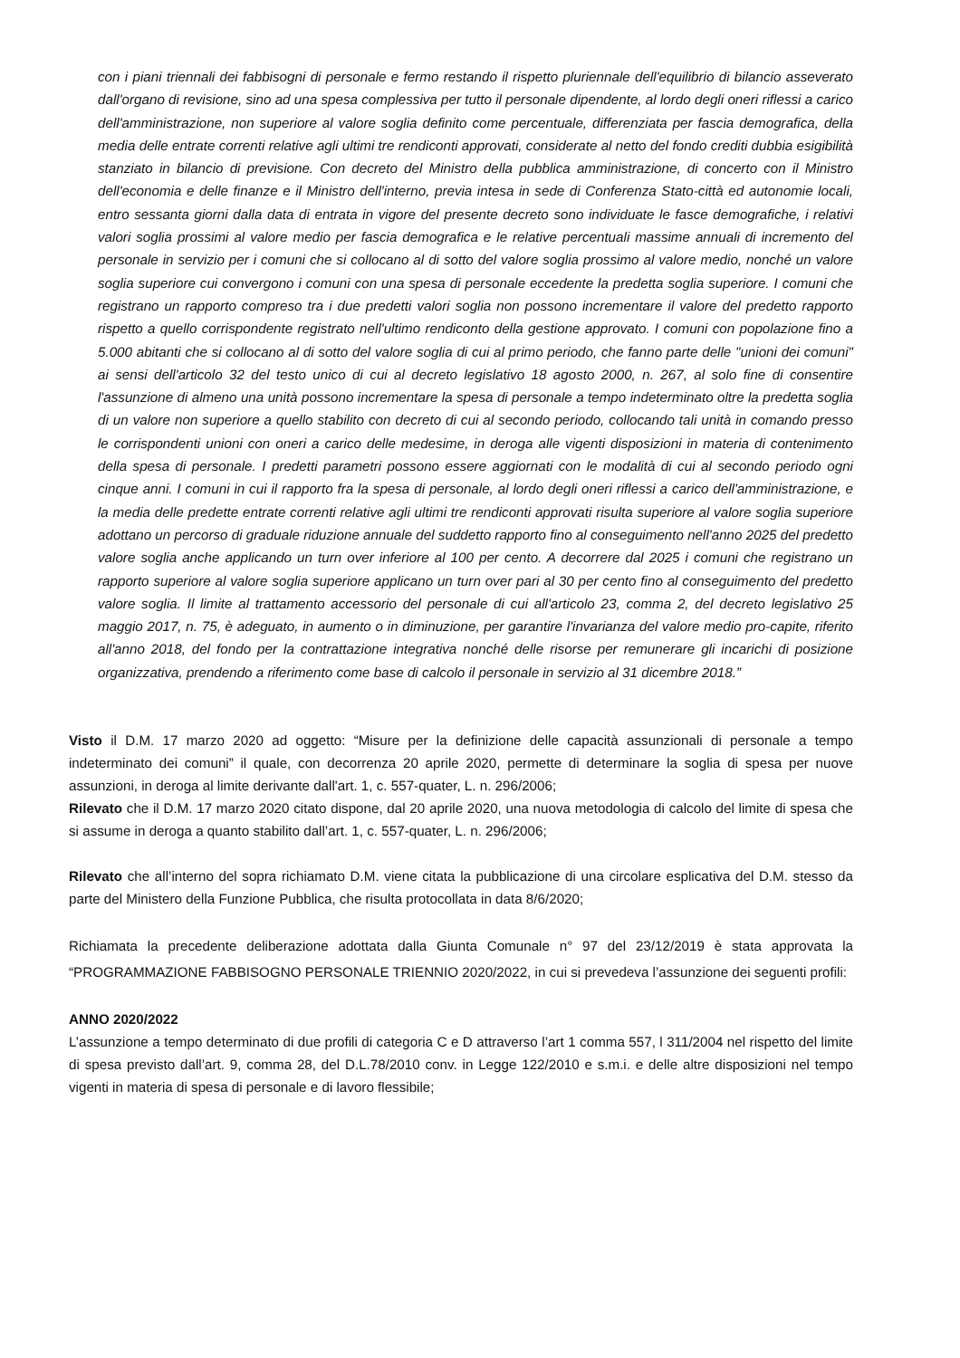con i piani triennali dei fabbisogni di personale e fermo restando il rispetto pluriennale dell'equilibrio di bilancio asseverato dall'organo di revisione, sino ad una spesa complessiva per tutto il personale dipendente, al lordo degli oneri riflessi a carico dell'amministrazione, non superiore al valore soglia definito come percentuale, differenziata per fascia demografica, della media delle entrate correnti relative agli ultimi tre rendiconti approvati, considerate al netto del fondo crediti dubbia esigibilità stanziato in bilancio di previsione. Con decreto del Ministro della pubblica amministrazione, di concerto con il Ministro dell'economia e delle finanze e il Ministro dell'interno, previa intesa in sede di Conferenza Stato-città ed autonomie locali, entro sessanta giorni dalla data di entrata in vigore del presente decreto sono individuate le fasce demografiche, i relativi valori soglia prossimi al valore medio per fascia demografica e le relative percentuali massime annuali di incremento del personale in servizio per i comuni che si collocano al di sotto del valore soglia prossimo al valore medio, nonché un valore soglia superiore cui convergono i comuni con una spesa di personale eccedente la predetta soglia superiore. I comuni che registrano un rapporto compreso tra i due predetti valori soglia non possono incrementare il valore del predetto rapporto rispetto a quello corrispondente registrato nell'ultimo rendiconto della gestione approvato. I comuni con popolazione fino a 5.000 abitanti che si collocano al di sotto del valore soglia di cui al primo periodo, che fanno parte delle "unioni dei comuni" ai sensi dell'articolo 32 del testo unico di cui al decreto legislativo 18 agosto 2000, n. 267, al solo fine di consentire l'assunzione di almeno una unità possono incrementare la spesa di personale a tempo indeterminato oltre la predetta soglia di un valore non superiore a quello stabilito con decreto di cui al secondo periodo, collocando tali unità in comando presso le corrispondenti unioni con oneri a carico delle medesime, in deroga alle vigenti disposizioni in materia di contenimento della spesa di personale. I predetti parametri possono essere aggiornati con le modalità di cui al secondo periodo ogni cinque anni. I comuni in cui il rapporto fra la spesa di personale, al lordo degli oneri riflessi a carico dell'amministrazione, e la media delle predette entrate correnti relative agli ultimi tre rendiconti approvati risulta superiore al valore soglia superiore adottano un percorso di graduale riduzione annuale del suddetto rapporto fino al conseguimento nell'anno 2025 del predetto valore soglia anche applicando un turn over inferiore al 100 per cento. A decorrere dal 2025 i comuni che registrano un rapporto superiore al valore soglia superiore applicano un turn over pari al 30 per cento fino al conseguimento del predetto valore soglia. Il limite al trattamento accessorio del personale di cui all'articolo 23, comma 2, del decreto legislativo 25 maggio 2017, n. 75, è adeguato, in aumento o in diminuzione, per garantire l'invarianza del valore medio pro-capite, riferito all'anno 2018, del fondo per la contrattazione integrativa nonché delle risorse per remunerare gli incarichi di posizione organizzativa, prendendo a riferimento come base di calcolo il personale in servizio al 31 dicembre 2018.”
Visto il D.M. 17 marzo 2020 ad oggetto: “Misure per la definizione delle capacità assunzionali di personale a tempo indeterminato dei comuni” il quale, con decorrenza 20 aprile 2020, permette di determinare la soglia di spesa per nuove assunzioni, in deroga al limite derivante dall'art. 1, c. 557-quater, L. n. 296/2006;
Rilevato che il D.M. 17 marzo 2020 citato dispone, dal 20 aprile 2020, una nuova metodologia di calcolo del limite di spesa che si assume in deroga a quanto stabilito dall’art. 1, c. 557-quater, L. n. 296/2006;
Rilevato che all’interno del sopra richiamato D.M. viene citata la pubblicazione di una circolare esplicativa del D.M. stesso da parte del Ministero della Funzione Pubblica, che risulta protocollata in data 8/6/2020;
Richiamata la precedente deliberazione adottata dalla Giunta Comunale n° 97 del 23/12/2019 è stata approvata la “PROGRAMMAZIONE FABBISOGNO PERSONALE TRIENNIO 2020/2022, in cui si prevedeva l’assunzione dei seguenti profili:
ANNO 2020/2022
L’assunzione a tempo determinato di due profili di categoria C e D attraverso l’art 1 comma 557, l 311/2004 nel rispetto del limite di spesa previsto dall’art. 9, comma 28, del D.L.78/2010 conv. in Legge 122/2010 e s.m.i. e delle altre disposizioni nel tempo vigenti in materia di spesa di personale e di lavoro flessibile;